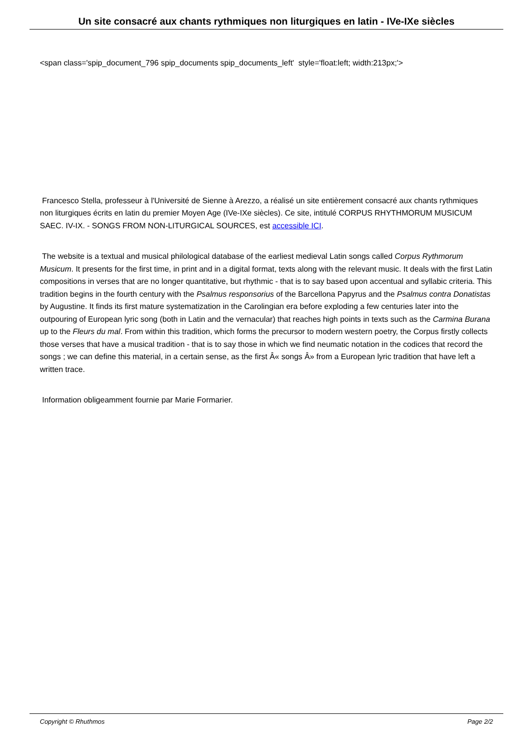Un site consacré aux chants rythmiques non liturgiques en latin - IVe-IXe siècles
<span class='spip_document_796 spip_documents spip_documents_left' style='float:left; width:213px;'>
Francesco Stella, professeur à l'Université de Sienne à Arezzo, a réalisé un site entièrement consacré aux chants rythmiques non liturgiques écrits en latin du premier Moyen Age (IVe-IXe siècles). Ce site, intitulé CORPUS RHYTHMORUM MUSICUM SAEC. IV-IX. - SONGS FROM NON-LITURGICAL SOURCES, est accessible ICI.
The website is a textual and musical philological database of the earliest medieval Latin songs called Corpus Rythmorum Musicum. It presents for the first time, in print and in a digital format, texts along with the relevant music. It deals with the first Latin compositions in verses that are no longer quantitative, but rhythmic - that is to say based upon accentual and syllabic criteria. This tradition begins in the fourth century with the Psalmus responsorius of the Barcellona Papyrus and the Psalmus contra Donatistas by Augustine. It finds its first mature systematization in the Carolingian era before exploding a few centuries later into the outpouring of European lyric song (both in Latin and the vernacular) that reaches high points in texts such as the Carmina Burana up to the Fleurs du mal. From within this tradition, which forms the precursor to modern western poetry, the Corpus firstly collects those verses that have a musical tradition - that is to say those in which we find neumatic notation in the codices that record the songs ; we can define this material, in a certain sense, as the first Â« songs Â» from a European lyric tradition that have left a written trace.
Information obligeamment fournie par Marie Formarier.
Copyright © Rhuthmos Page 2/2